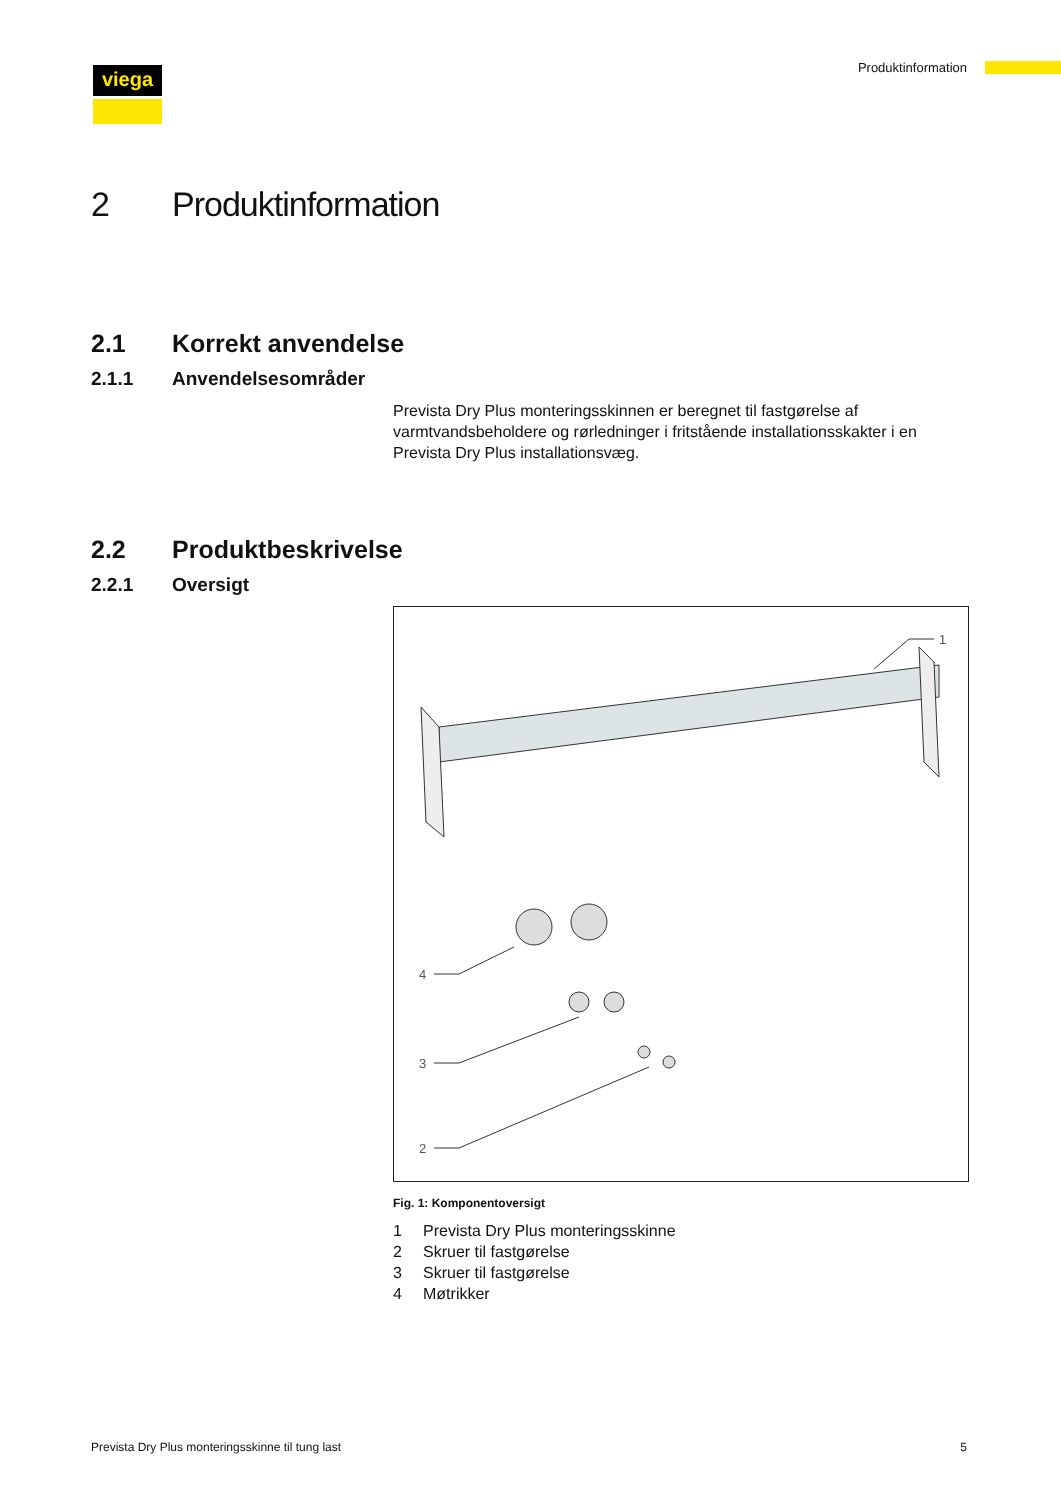viega Produktinformation
2 Produktinformation
2.1 Korrekt anvendelse
2.1.1 Anvendelsesområder
Prevista Dry Plus monteringsskinnen er beregnet til fastgørelse af varmtvandsbeholdere og rørledninger i fritstående installationsskakter i en Prevista Dry Plus installationsvæg.
2.2 Produktbeskrivelse
2.2.1 Oversigt
1
4
3
2
Fig. 1: Komponentoversigt
1 Prevista Dry Plus monteringsskinne
2 Skruer til fastgørelse
3 Skruer til fastgørelse
4 Møtrikker
Prevista Dry Plus monteringsskinne til tung last 5